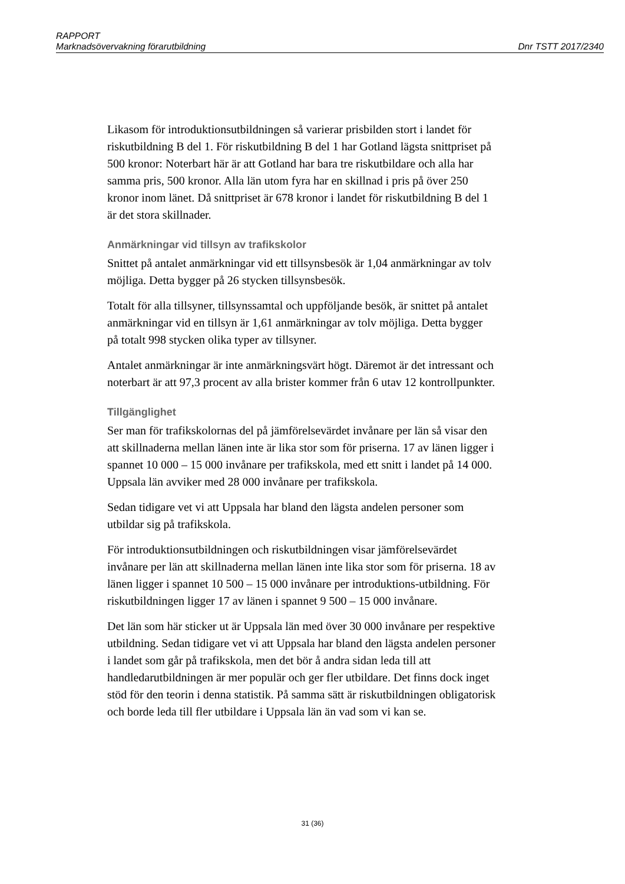RAPPORT
Marknadsövervakning förarutbildning Dnr TSTT 2017/2340
Likasom för introduktionsutbildningen så varierar prisbilden stort i landet för riskutbildning B del 1. För riskutbildning B del 1 har Gotland lägsta snittpriset på 500 kronor: Noterbart här är att Gotland har bara tre riskutbildare och alla har samma pris, 500 kronor. Alla län utom fyra har en skillnad i pris på över 250 kronor inom länet. Då snittpriset är 678 kronor i landet för riskutbildning B del 1 är det stora skillnader.
Anmärkningar vid tillsyn av trafikskolor
Snittet på antalet anmärkningar vid ett tillsynsbesök är 1,04 anmärkningar av tolv möjliga. Detta bygger på 26 stycken tillsynsbesök.
Totalt för alla tillsyner, tillsynssamtal och uppföljande besök, är snittet på antalet anmärkningar vid en tillsyn är 1,61 anmärkningar av tolv möjliga. Detta bygger på totalt 998 stycken olika typer av tillsyner.
Antalet anmärkningar är inte anmärkningsvärt högt. Däremot är det intressant och noterbart är att 97,3 procent av alla brister kommer från 6 utav 12 kontrollpunkter.
Tillgänglighet
Ser man för trafikskolornas del på jämförelsevärdet invånare per län så visar den att skillnaderna mellan länen inte är lika stor som för priserna. 17 av länen ligger i spannet 10 000 – 15 000 invånare per trafikskola, med ett snitt i landet på 14 000. Uppsala län avviker med 28 000 invånare per trafikskola.
Sedan tidigare vet vi att Uppsala har bland den lägsta andelen personer som utbildar sig på trafikskola.
För introduktionsutbildningen och riskutbildningen visar jämförelsevärdet invånare per län att skillnaderna mellan länen inte lika stor som för priserna. 18 av länen ligger i spannet 10 500 – 15 000 invånare per introduktions-utbildning. För riskutbildningen ligger 17 av länen i spannet 9 500 – 15 000 invånare.
Det län som här sticker ut är Uppsala län med över 30 000 invånare per respektive utbildning. Sedan tidigare vet vi att Uppsala har bland den lägsta andelen personer i landet som går på trafikskola, men det bör å andra sidan leda till att handledarutbildningen är mer populär och ger fler utbildare. Det finns dock inget stöd för den teorin i denna statistik. På samma sätt är riskutbildningen obligatorisk och borde leda till fler utbildare i Uppsala län än vad som vi kan se.
31 (36)